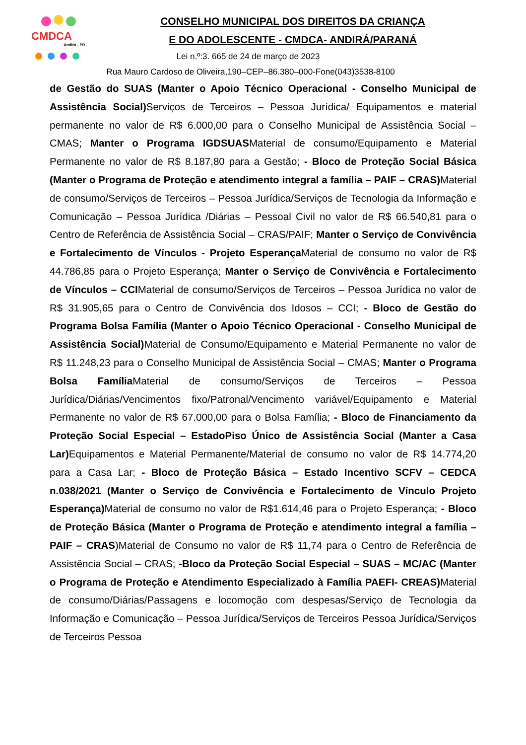CMDCA
Andirá - PR
CONSELHO MUNICIPAL DOS DIREITOS DA CRIANÇA
E DO ADOLESCENTE - CMDCA- ANDIRÁ/PARANÁ
Lei n.º:3. 665 de 24 de março de 2023
Rua Mauro Cardoso de Oliveira,190–CEP–86.380–000-Fone(043)3538-8100
de Gestão do SUAS (Manter o Apoio Técnico Operacional - Conselho Municipal de Assistência Social) Serviços de Terceiros – Pessoa Jurídica/ Equipamentos e material permanente no valor de R$ 6.000,00 para o Conselho Municipal de Assistência Social – CMAS; Manter o Programa IGDSUASMaterial de consumo/Equipamento e Material Permanente no valor de R$ 8.187,80 para a Gestão; - Bloco de Proteção Social Básica (Manter o Programa de Proteção e atendimento integral a família – PAIF – CRAS) Material de consumo/Serviços de Terceiros – Pessoa Jurídica/Serviços de Tecnologia da Informação e Comunicação – Pessoa Jurídica /Diárias – Pessoal Civil no valor de R$ 66.540,81 para o Centro de Referência de Assistência Social – CRAS/PAIF; Manter o Serviço de Convivência e Fortalecimento de Vínculos - Projeto Esperança Material de consumo no valor de R$ 44.786,85 para o Projeto Esperança; Manter o Serviço de Convivência e Fortalecimento de Vínculos – CCIMaterial de consumo/Serviços de Terceiros – Pessoa Jurídica no valor de R$ 31.905,65 para o Centro de Convivência dos Idosos – CCI; - Bloco de Gestão do Programa Bolsa Família (Manter o Apoio Técnico Operacional - Conselho Municipal de Assistência Social) Material de Consumo/Equipamento e Material Permanente no valor de R$ 11.248,23 para o Conselho Municipal de Assistência Social – CMAS; Manter o Programa Bolsa Família Material de consumo/Serviços de Terceiros – Pessoa Jurídica/Diárias/Vencimentos fixo/Patronal/Vencimento variável/Equipamento e Material Permanente no valor de R$ 67.000,00 para o Bolsa Família; - Bloco de Financiamento da Proteção Social Especial – EstadoPiso Único de Assistência Social (Manter a Casa Lar) Equipamentos e Material Permanente/Material de consumo no valor de R$ 14.774,20 para a Casa Lar; - Bloco de Proteção Básica – Estado Incentivo SCFV – CEDCA n.038/2021 (Manter o Serviço de Convivência e Fortalecimento de Vínculo Projeto Esperança) Material de consumo no valor de R$1.614,46 para o Projeto Esperança; - Bloco de Proteção Básica (Manter o Programa de Proteção e atendimento integral a família – PAIF – CRAS)Material de Consumo no valor de R$ 11,74 para o Centro de Referência de Assistência Social – CRAS; -Bloco da Proteção Social Especial – SUAS – MC/AC (Manter o Programa de Proteção e Atendimento Especializado à Família PAEFI- CREAS) Material de consumo/Diárias/Passagens e locomoção com despesas/Serviço de Tecnologia da Informação e Comunicação – Pessoa Jurídica/Serviços de Terceiros Pessoa Jurídica/Serviços de Terceiros Pessoa